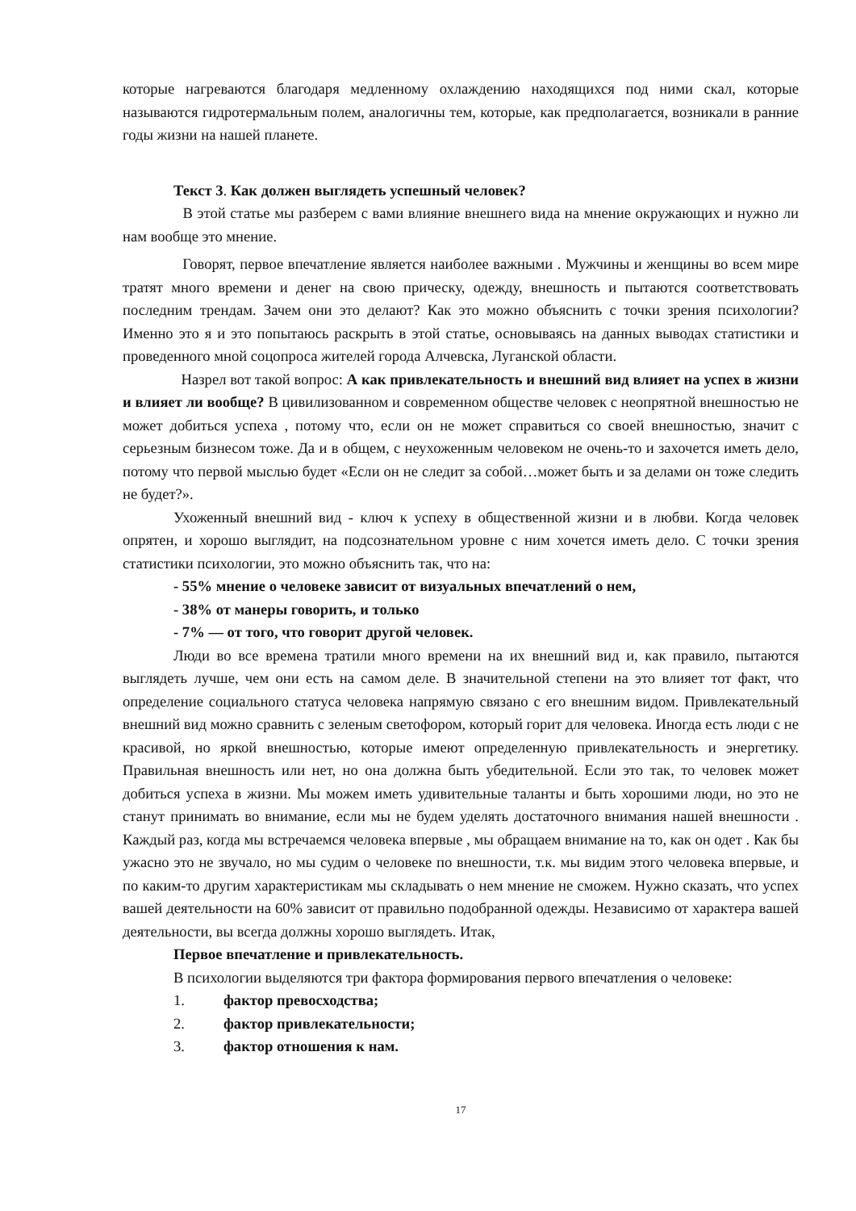которые нагреваются благодаря медленному охлаждению находящихся под ними скал, которые называются гидротермальным полем, аналогичны тем, которые, как предполагается, возникали в ранние годы жизни на нашей планете.
Текст 3. Как должен выглядеть успешный человек?
В этой статье мы разберем с вами влияние внешнего вида на мнение окружающих и нужно ли нам вообще это мнение.
Говорят, первое впечатление является наиболее важными . Мужчины и женщины во всем мире тратят много времени и денег на свою прическу, одежду, внешность и пытаются соответствовать последним трендам. Зачем они это делают? Как это можно объяснить с точки зрения психологии? Именно это я и это попытаюсь раскрыть в этой статье, основываясь на данных выводах статистики и проведенного мной соцопроса жителей города Алчевска, Луганской области.
Назрел вот такой вопрос: А как привлекательность и внешний вид влияет на успех в жизни и влияет ли вообще? В цивилизованном и современном обществе человек с неопрятной внешностью не может добиться успеха , потому что, если он не может справиться со своей внешностью, значит с серьезным бизнесом тоже. Да и в общем, с неухоженным человеком не очень-то и захочется иметь дело, потому что первой мыслью будет «Если он не следит за собой…может быть и за делами он тоже следить не будет?».
Ухоженный внешний вид - ключ к успеху в общественной жизни и в любви. Когда человек опрятен, и хорошо выглядит, на подсознательном уровне с ним хочется иметь дело. С точки зрения статистики психологии, это можно объяснить так, что на:
- 55% мнение о человеке зависит от визуальных впечатлений о нем,
- 38% от манеры говорить, и только
- 7% — от того, что говорит другой человек.
Люди во все времена тратили много времени на их внешний вид и, как правило, пытаются выглядеть лучше, чем они есть на самом деле. В значительной степени на это влияет тот факт, что определение социального статуса человека напрямую связано с его внешним видом. Привлекательный внешний вид можно сравнить с зеленым светофором, который горит для человека. Иногда есть люди с не красивой, но яркой внешностью, которые имеют определенную привлекательность и энергетику. Правильная внешность или нет, но она должна быть убедительной. Если это так, то человек может добиться успеха в жизни. Мы можем иметь удивительные таланты и быть хорошими люди, но это не станут принимать во внимание, если мы не будем уделять достаточного внимания нашей внешности . Каждый раз, когда мы встречаемся человека впервые , мы обращаем внимание на то, как он одет . Как бы ужасно это не звучало, но мы судим о человеке по внешности, т.к. мы видим этого человека впервые, и по каким-то другим характеристикам мы складывать о нем мнение не сможем. Нужно сказать, что успех вашей деятельности на 60% зависит от правильно подобранной одежды. Независимо от характера вашей деятельности, вы всегда должны хорошо выглядеть. Итак,
Первое впечатление и привлекательность.
В психологии выделяются три фактора формирования первого впечатления о человеке:
1. фактор превосходства;
2. фактор привлекательности;
3. фактор отношения к нам.
17